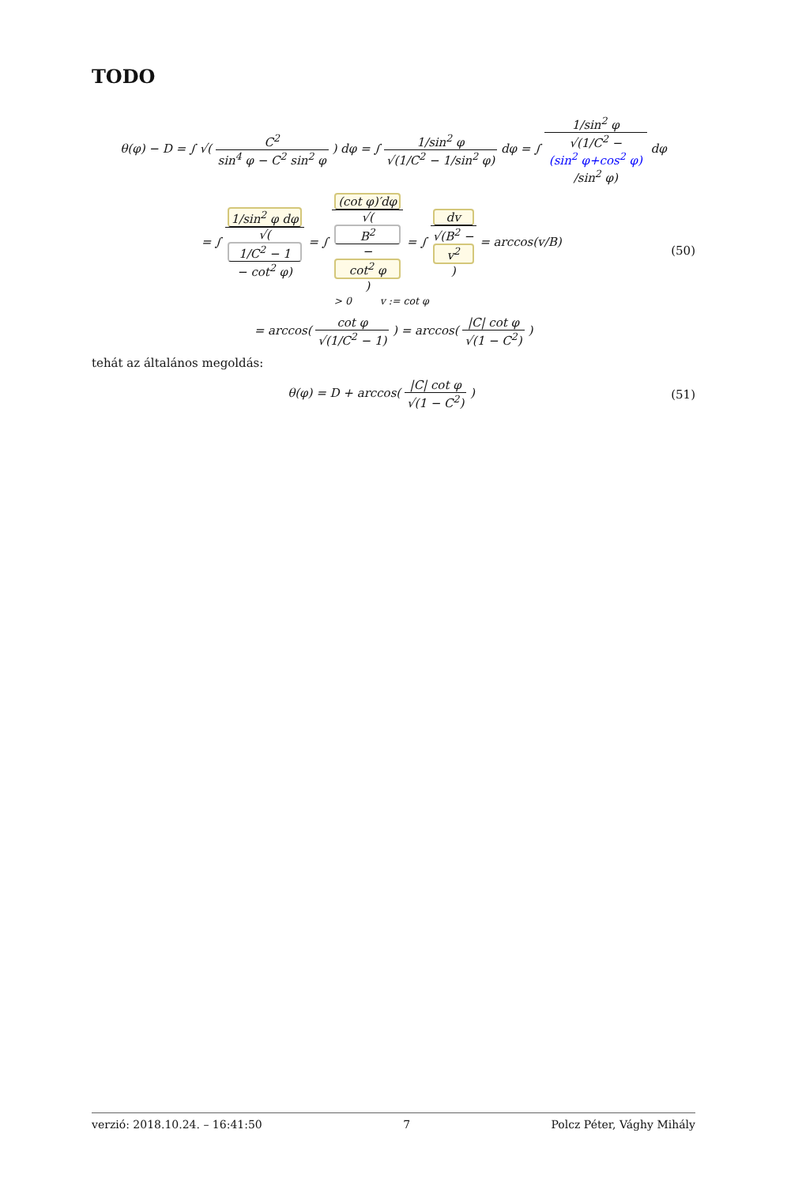TODO
θ(φ) − D = ∫ √( C<sup>2</sup> sin<sup>4</sup> φ − C<sup>2</sup> sin<sup>2</sup> φ ) dφ = ∫ 1/sin<sup>2</sup> φ √(1/C<sup>2</sup> − 1/sin<sup>2</sup> φ) dφ = ∫ 1/sin<sup>2</sup> φ √(1/C<sup>2</sup> −
(sin<sup>2</sup> φ+cos<sup>2</sup> φ)
/sin<sup>2</sup> φ) dφ
= ∫ 1/sin<sup>2</sup> φ dφ √(1/C<sup>2</sup> − 1
− cot<sup>2</sup> φ) = ∫ (cot φ)′dφ √(B<sup>2</sup>
−
cot<sup>2</sup> φ) = ∫ dv √(B<sup>2</sup> −
v<sup>2</sup>) = arccos(v/B)
> 0 v := cot φ
(50)
= arccos( cot φ √(1/C<sup>2</sup> − 1) ) = arccos( |C| cot φ √(1 − C<sup>2</sup>) )
tehát az általános megoldás:
θ(φ) = D + arccos( |C| cot φ √(1 − C<sup>2</sup>) )
(51)
verzió: 2018.10.24. – 16:41:50 7 Polcz Péter, Vághy Mihály